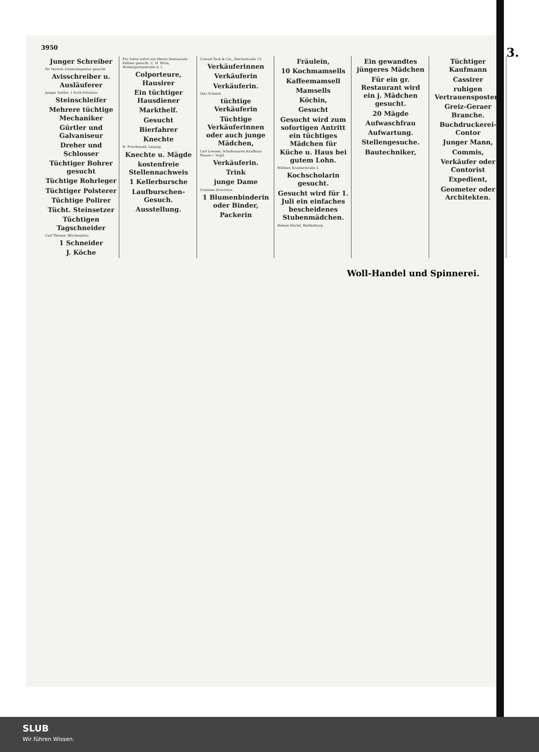3950
Junger Schreiber
für Versich.-Generalagentur gesucht.
Avisschreiber u. Ausläuferer
Junger Sattler. 1 Koch-Volontair.
Steinschleifer
Mehrere tüchtige Mechaniker
Gürtler und Galvaniseur
Dreher und Schlosser
Tüchtiger Bohrer gesucht
Tüchtige Rohrleger
Tüchtiger Polsterer
Tüchtige Polirer
Tücht. Steinsetzer
Tüchtigen Tagschneider
Carl Thieme, Blücherplatz.
1 Schneider
J. Köche
Für Salon sofort ein älterer Restaurant-Kellner gesucht. C. H. Witte, Wintergartenstraße 9, I.
Colporteure, Hausirer
Ein tüchtiger Hausdiener
Markthelf.
Gesucht
Bierfahrer
Knechte
H. Frischmuth, Leipzig.
Knechte u. Mägde
kostenfreie Stellennachweis
1 Kellerbursche
Laufburschen-Gesuch.
Ausstellung.
Conrad Tack & Cie., Reichsstraße 13.
Verkäuferinnen
Verkäuferin
Verkäuferin.
Otto Schmid.
tüchtige Verkäuferin
Tüchtige Verkäuferinnen oder auch junge Mädchen,
Carl Loesser, Schuhwaaren-Kaufhaus Plauen i. Vogtl.
Verkäuferin.
Trink
junge Dame
Costüme-Directrice.
1 Blumenbinderin oder Binder,
Packerin
Fräulein,
10 Kochmamsells
Kaffeemamsell
Mamsells
Köchin,
Gesucht
Gesucht wird zum sofortigen Antritt ein tüchtiges Mädchen für Küche u. Haus bei gutem Lohn.
Wildner, Kramerstraße 3.
Kochscholarin gesucht.
Gesucht wird für 1. Juli ein einfaches bescheidenes Stubenmädchen.
Helene Härtel, Waldenburg.
Ein gewandtes jüngeres Mädchen
Für ein gr. Restaurant wird ein j. Mädchen gesucht.
20 Mägde
Aufwaschfrau
Aufwartung.
Stellengesuche.
Bautechniker,
Tüchtiger Kaufmann
Cassirer
ruhigen Vertrauensposten.
Greiz-Geraer Branche.
Buchdruckerei-Contor
Junger Mann,
Commis,
Verkäufer oder Contorist
Expedient,
Geometer oder Architekten.
Woll-Handel und Spinnerei.
3.
SLUB
Wir führen Wissen.